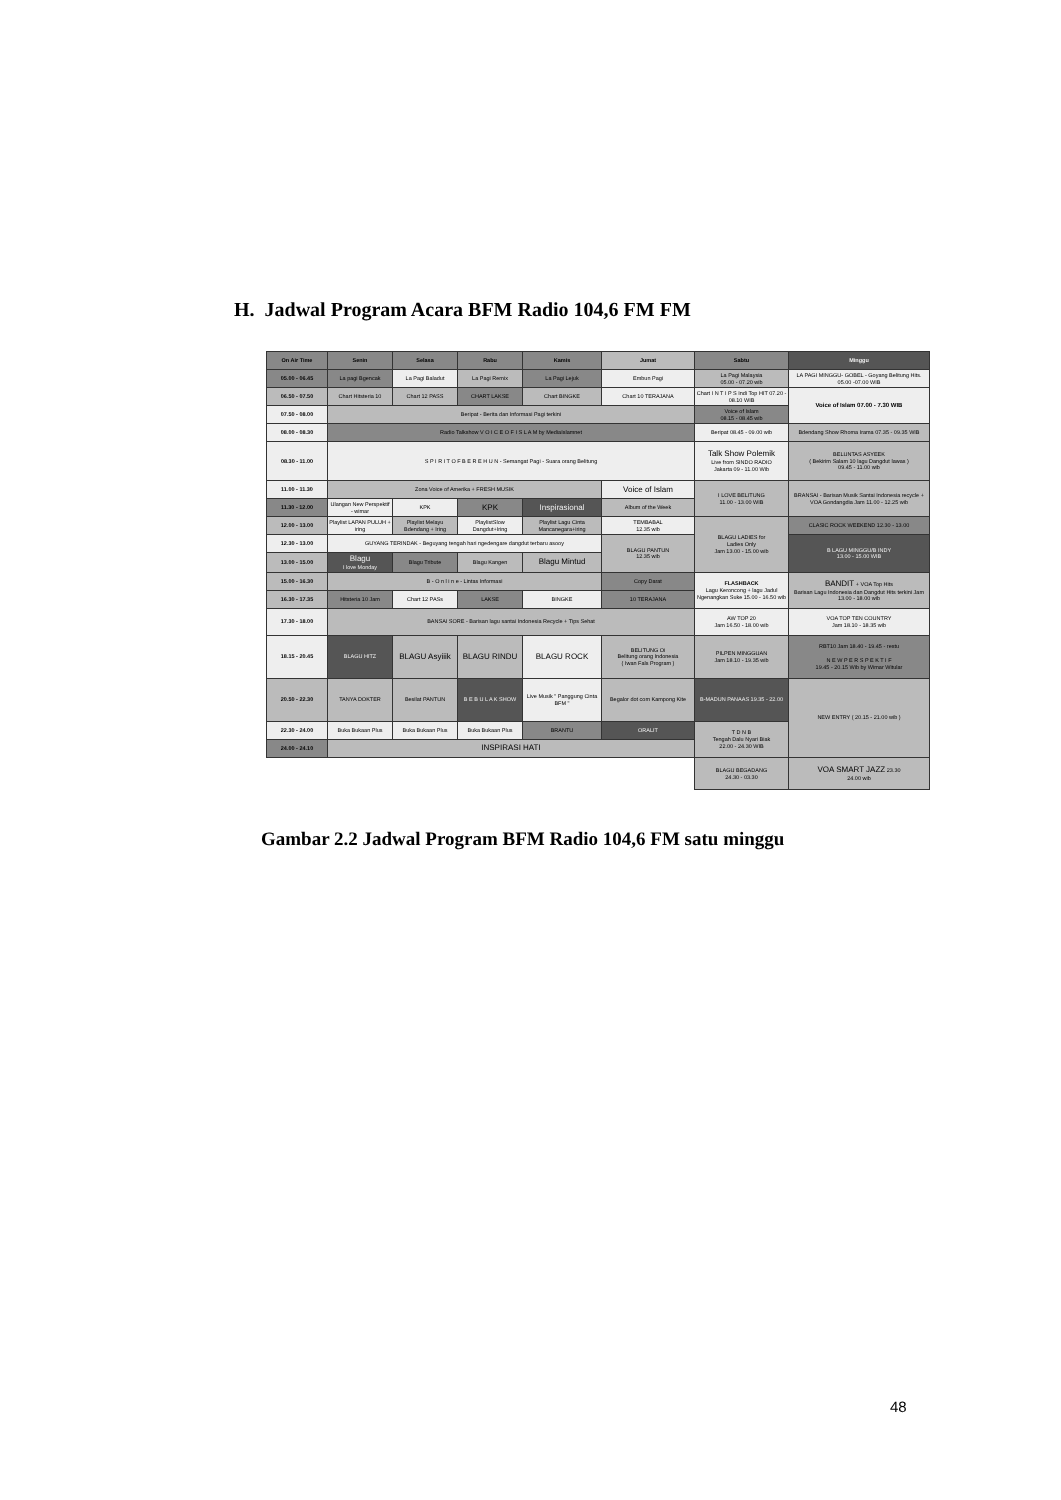H. Jadwal Program Acara BFM Radio 104,6 FM FM
| On Air Time | Senin | Selasa | Rabu | Kamis | Jumat | Sabtu | Minggu |
| --- | --- | --- | --- | --- | --- | --- | --- |
| 05.00 - 06.45 | La pagi Bgencak | La Pagi Baladut | La Pagi Remix | La Pagi Lejuk | Embun Pagi | La Pagi Malaysia 05.00 - 07.20 wib | LA PAGI MINGGU- GOBEL - Goyang Belitung Hits. 05.00 -07.00 WIB |
| 06.50 - 07.50 | Chart Hitsteria 10 | Chart 12 PASS | CHART LAKSE | Chart BINGKE | Chart 10 TERAJANA | Chart I N T I P S Indi Top HIT 07.20 - 08.10 WIB | Voice of Islam 07.00 - 7.30 WIB |
| 07.50 - 08.00 | Beripat - Berita dan Informasi Pagi terkini | | | | | Voice of Islam 08.15 - 08.45 wib | |
| 08.00 - 08.30 | Radio Talkshow V O I C E O F I S L A M by MediaIslamnet | | | | | Beripat 08.45 - 09.00 wib | Bdendang Show Rhoma Irama 07.35 - 09.35 WIB |
| 08.30 - 11.00 | S P I R I T O F B E R E H U N - Semangat Pagi - Suara orang Belitung | | | | | Talk Show Polemik Live from SINDO RADIO Jakarta 09 - 11.00 Wib | BELUNTAS ASYEEK ( Bekirim Salam 10 lagu Dangdut lawas ) 09.45 - 11.00 wib |
| 11.00 - 11.30 | Zona Voice of Amerika + FRESH MUSIK | | | | Voice of Islam | I LOVE BELITUNG 11.00 - 13.00 WIB | BRANSAI - Barisan Musik Santai Indonesia recycle + VOA Gondangdia Jam 11.00 - 12.25 wib |
| 11.30 - 12.00 | Ulangan New Perspektif - wimar | KPK | KPK | Inspirasional | Album of the Week | | |
| 12.00 - 13.00 | Playlist LAPAN PULUH + iring | Playlist Melayu Bdendang + Iring | PlaylistSlow Dangdut+Iring | Playlist Lagu Cinta Mancanegara+iring | TEMBABAL 12.35 wib | BLAGU LADIES for Ladies Only Jam 13.00 - 15.00 wib | CLASIC ROCK WEEKEND 12.30 - 13.00 |
| 12.30 - 13.00 | GUYANG TERINDAK - Beguyang tengah hari ngedengare dangdut terbaru asooy | | | | BLAGU PANTUN 12.35 wib | | B LAGU MINGGU/B INDY 13.00 - 15.00 WIB |
| 13.00 - 15.00 | Blagu I love Monday | Blagu Tribute | Blagu Kangen | Blagu Mintud | | | |
| 15.00 - 16.30 | B - O n l i n e - Lintas Informasi | | | | Copy Darat | FLASHBACK Lagu Keroncong + lagu Jadul Ngenangkan Suke 15.00 - 16.50 wib | BANDIT + VOA Top Hits Barisan Lagu Indonesia dan Dangdut Hits terkini Jam 13.00 - 18.00 wib |
| 16.30 - 17.35 | Hitsteria 10 Jam | Chart 12 PASs | LAKSE | BINGKE | 10 TERAJANA | | |
| 17.30 - 18.00 | BANSAI SORE - Barisan lagu santai Indonesia Recycle + Tips Sehat | | | | | AW TOP 20 Jam 16.50 - 18.00 wib | VOA TOP TEN COUNTRY Jam 18.10 - 18.35 wib |
| 18.15 - 20.45 | BLAGU HITZ | BLAGU Asyiiik | BLAGU RINDU | BLAGU ROCK | BELITUNG Oi Belitung orang Indonesia ( Iwan Fals Program ) | PILPEN MINGGUAN Jam 18.10 - 19.35 wib | RBT10 Jam 18.40 - 19.45 - restu N E W P E R S P E K T I F 19.45 - 20.15 Wib by Wimar Witular |
| 20.50 - 22.30 | TANYA DOKTER | Besilat PANTUN | B E B U L A K SHOW | Live Musik " Panggung Cinta BFM " | Begalor dot com Kampong Kite | B-MADUN PANAAS 19.35 - 22.00 | NEW ENTRY ( 20.15 - 21.00 wib ) |
| 22.30 - 24.00 | Buka Bukaan Plus | Buka Bukaan Plus | Buka Bukaan Plus | BRANTU | ORALIT | T D N B Tengah Dalu Nyari Biak 22.00 - 24.30 WIB | |
| 24.00 - 24.10 | INSPIRASI HATI | | | | | | |
| | | | | | | BLAGU BEGADANG 24.30 - 03.30 | VOA SMART JAZZ 23.30 24.00 wib |
Gambar 2.2 Jadwal Program BFM Radio 104,6 FM satu minggu
48